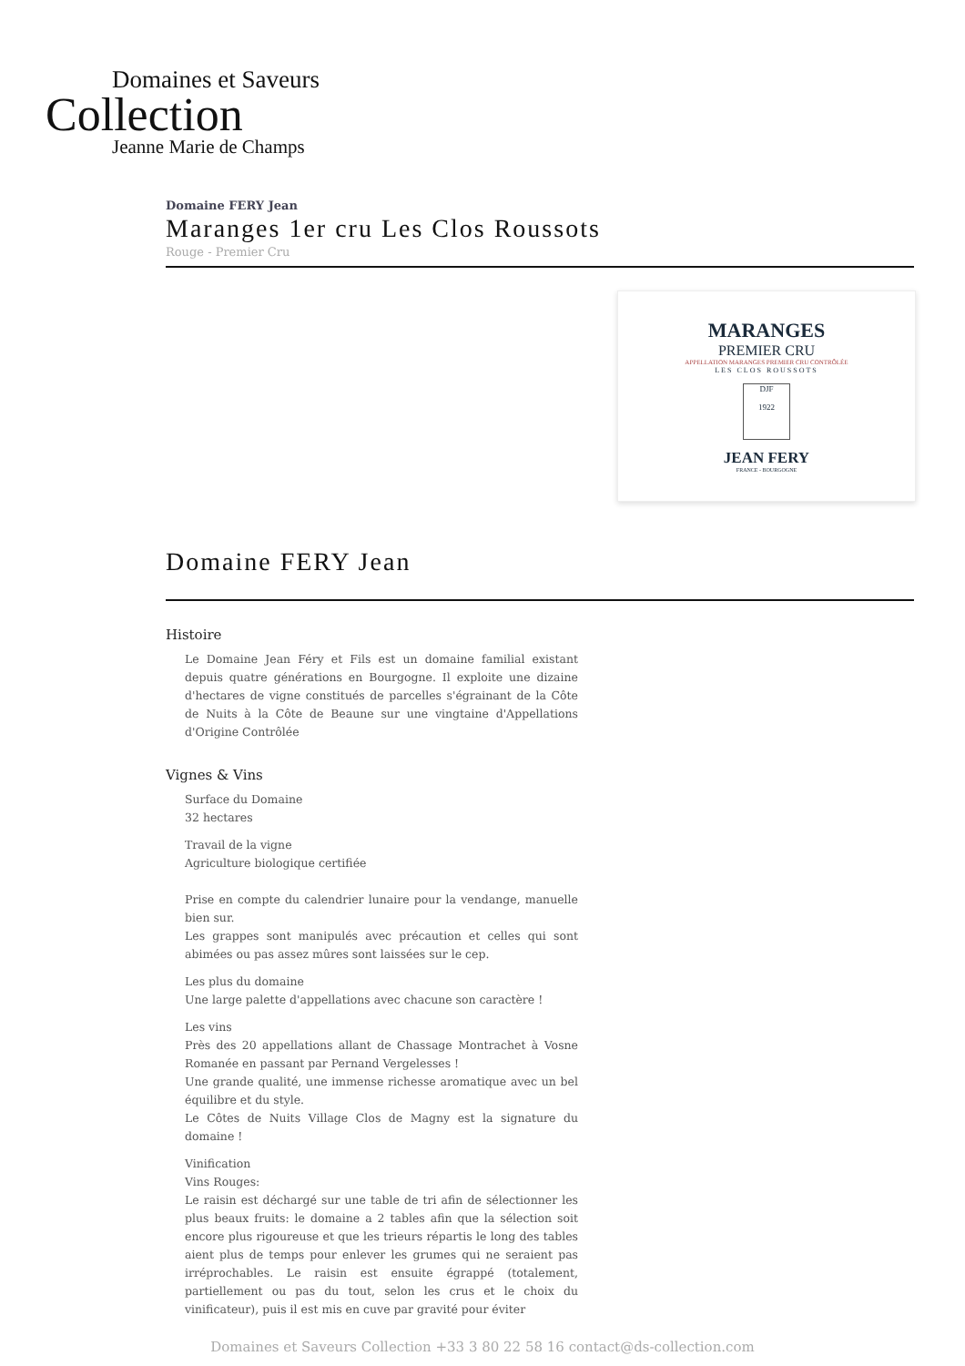Domaines et Saveurs
Collection
Jeanne Marie de Champs
Domaine FERY Jean
Maranges 1er cru Les Clos Roussots
Rouge - Premier Cru
MARANGES
PREMIER CRU
APPELLATION MARANGES PREMIER CRU CONTRÔLÉE
LES CLOS ROUSSOTS
DJF
1922
JEAN FERY
FRANCE - BOURGOGNE
Domaine FERY Jean
Histoire
Le Domaine Jean Féry et Fils est un domaine familial existant depuis quatre générations en Bourgogne. Il exploite une dizaine d'hectares de vigne constitués de parcelles s'égrainant de la Côte de Nuits à la Côte de Beaune sur une vingtaine d'Appellations d'Origine Contrôlée
Vignes & Vins
Surface du Domaine
32 hectares
Travail de la vigne
Agriculture biologique certifiée
Prise en compte du calendrier lunaire pour la vendange, manuelle bien sur.
Les grappes sont manipulés avec précaution et celles qui sont abimées ou pas assez mûres sont laissées sur le cep.
Les plus du domaine
Une large palette d'appellations avec chacune son caractère !
Les vins
Près des 20 appellations allant de Chassage Montrachet à Vosne Romanée en passant par Pernand Vergelesses !
Une grande qualité, une immense richesse aromatique avec un bel équilibre et du style.
Le Côtes de Nuits Village Clos de Magny est la signature du domaine !
Vinification
Vins Rouges:
Le raisin est déchargé sur une table de tri afin de sélectionner les plus beaux fruits: le domaine a 2 tables afin que la sélection soit encore plus rigoureuse et que les trieurs répartis le long des tables aient plus de temps pour enlever les grumes qui ne seraient pas irréprochables. Le raisin est ensuite égrappé (totalement, partiellement ou pas du tout, selon les crus et le choix du vinificateur), puis il est mis en cuve par gravité pour éviter
Domaines et Saveurs Collection +33 3 80 22 58 16 contact@ds-collection.com